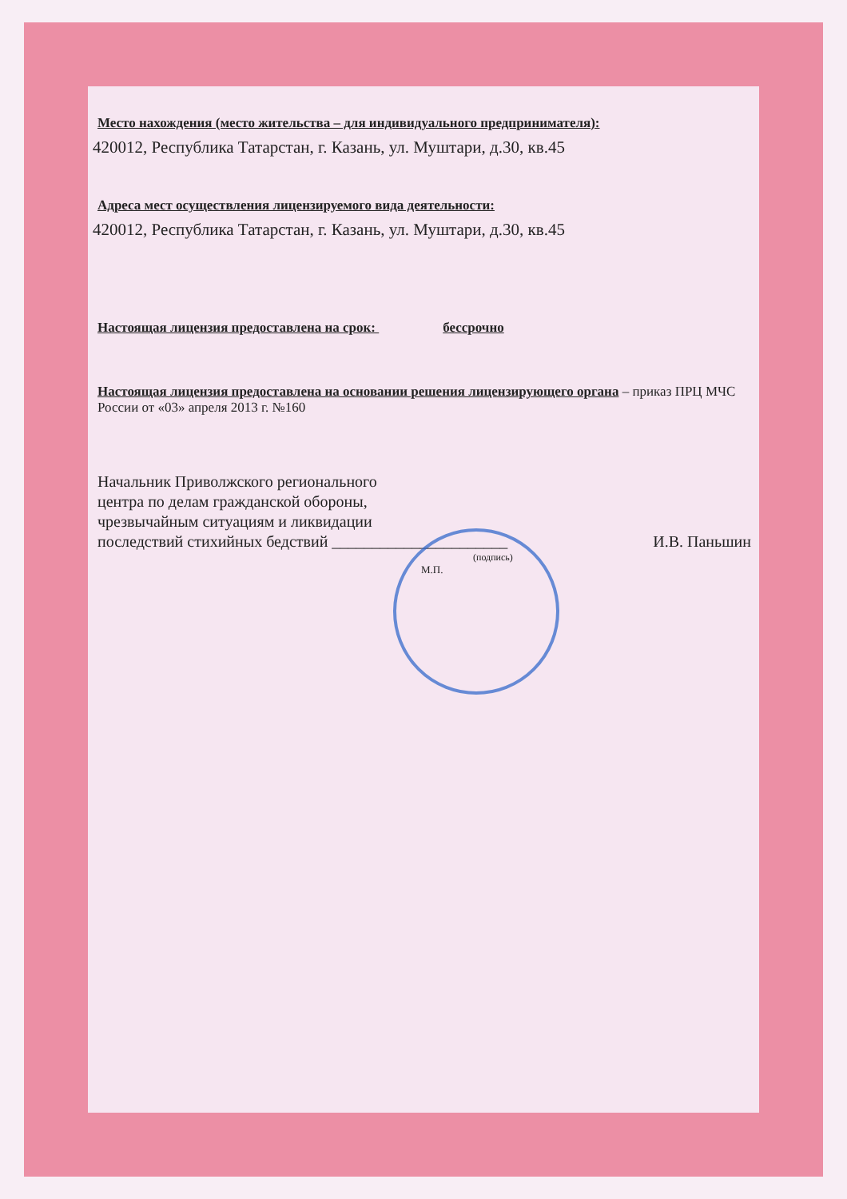Место нахождения (место жительства – для индивидуального предпринимателя):
420012, Республика Татарстан, г. Казань, ул. Муштари, д.30, кв.45
Адреса мест осуществления лицензируемого вида деятельности:
420012, Республика Татарстан, г. Казань, ул. Муштари, д.30, кв.45
Настоящая лицензия предоставлена на срок: бессрочно
Настоящая лицензия предоставлена на основании решения лицензирующего органа – приказ ПРЦ МЧС России от «03» апреля 2013 г. №160
Начальник Приволжского регионального
центра по делам гражданской обороны,
чрезвычайным ситуациям и ликвидации
последствий стихийных бедствий ______________________ И.В. Паньшин
(подпись)
М.П.